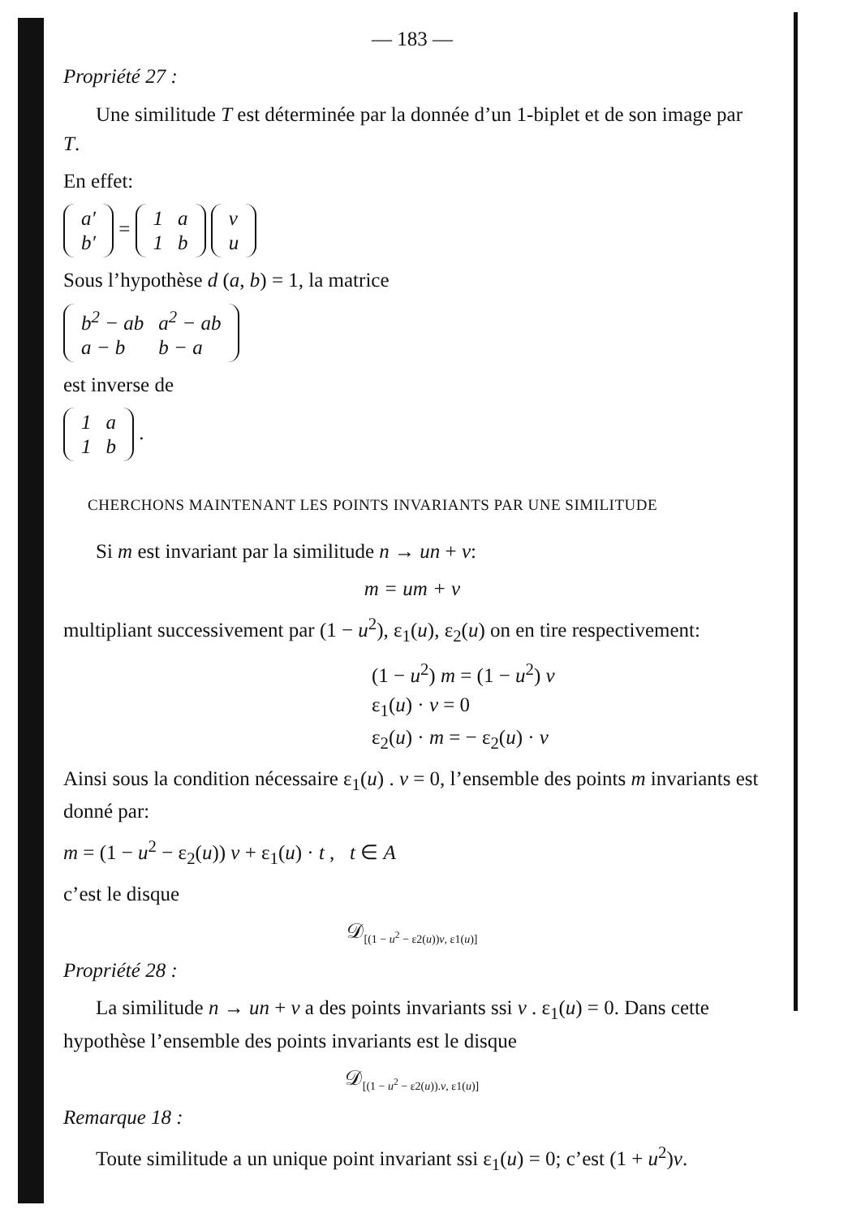— 183 —
Propriété 27 :
Une similitude T est déterminée par la donnée d’un 1-biplet et de son image par T.
En effet:
| a′ |
| b′ |
=
| 1 | a |
| 1 | b |
| v |
| u |
Sous l’hypothèse d (a, b) = 1, la matrice
| b<sup>2</sup> − ab | a<sup>2</sup> − ab |
| a − b | b − a |
est inverse de
| 1 | a |
| 1 | b |
.
CHERCHONS MAINTENANT LES POINTS INVARIANTS PAR UNE SIMILITUDE
Si m est invariant par la similitude n → un + v:
m = um + v
multipliant successivement par (1 − u<sup>2</sup>), ε<sub>1</sub>(u), ε<sub>2</sub>(u) on en tire respectivement:
(1 − u<sup>2</sup>) m = (1 − u<sup>2</sup>) v
ε<sub>1</sub>(u) · v = 0
ε<sub>2</sub>(u) · m = − ε<sub>2</sub>(u) · v
Ainsi sous la condition nécessaire ε<sub>1</sub>(u) . v = 0, l’ensemble des points m invariants est donné par:
m = (1 − u<sup>2</sup> − ε<sub>2</sub>(u)) v + ε<sub>1</sub>(u) · t , t ∈ A
c’est le disque
𝒟<sub>[(1 − u<sup>2</sup> − ε2(u))v, ε1(u)]</sub>
Propriété 28 :
La similitude n → un + v a des points invariants ssi v . ε<sub>1</sub>(u) = 0. Dans cette hypothèse l’ensemble des points invariants est le disque
𝒟<sub>[(1 − u<sup>2</sup> − ε2(u)).v, ε1(u)]</sub>
Remarque 18 :
Toute similitude a un unique point invariant ssi ε<sub>1</sub>(u) = 0; c’est (1 + u<sup>2</sup>)v.